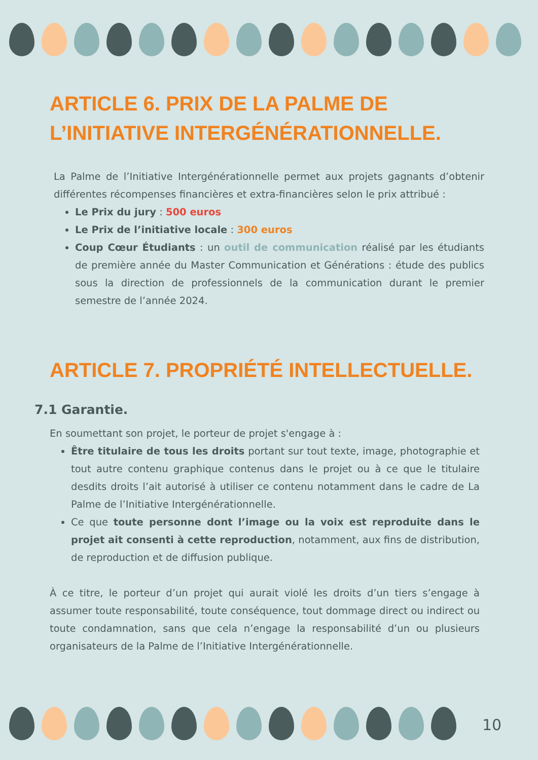ARTICLE 6. PRIX DE LA PALME DE L’INITIATIVE INTERGÉNÉRATIONNELLE.
La Palme de l’Initiative Intergénérationnelle permet aux projets gagnants d’obtenir différentes récompenses financières et extra-financières selon le prix attribué :
Le Prix du jury : 500 euros
Le Prix de l’initiative locale : 300 euros
Coup Cœur Étudiants : un outil de communication réalisé par les étudiants de première année du Master Communication et Générations : étude des publics sous la direction de professionnels de la communication durant le premier semestre de l’année 2024.
ARTICLE 7. PROPRIÉTÉ INTELLECTUELLE.
7.1 Garantie.
En soumettant son projet, le porteur de projet s'engage à :
Être titulaire de tous les droits portant sur tout texte, image, photographie et tout autre contenu graphique contenus dans le projet ou à ce que le titulaire desdits droits l’ait autorisé à utiliser ce contenu notamment dans le cadre de La Palme de l’Initiative Intergénérationnelle.
Ce que toute personne dont l’image ou la voix est reproduite dans le projet ait consenti à cette reproduction, notamment, aux fins de distribution, de reproduction et de diffusion publique.
À ce titre, le porteur d’un projet qui aurait violé les droits d’un tiers s’engage à assumer toute responsabilité, toute conséquence, tout dommage direct ou indirect ou toute condamnation, sans que cela n’engage la responsabilité d’un ou plusieurs organisateurs de la Palme de l’Initiative Intergénérationnelle.
10